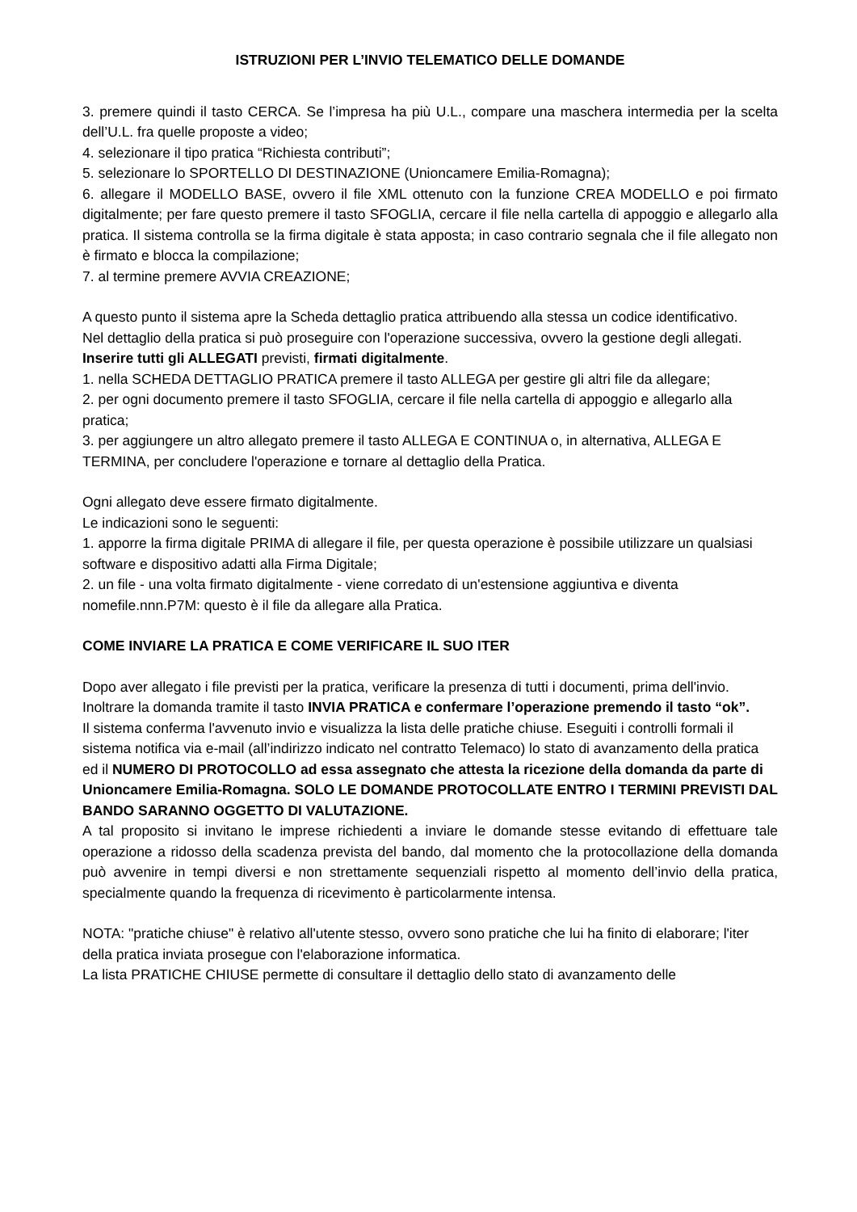ISTRUZIONI PER L’INVIO TELEMATICO DELLE DOMANDE
3. premere quindi il tasto CERCA. Se l’impresa ha più U.L., compare una maschera intermedia per la scelta dell’U.L. fra quelle proposte a video;
4. selezionare il tipo pratica “Richiesta contributi”;
5. selezionare lo SPORTELLO DI DESTINAZIONE (Unioncamere Emilia-Romagna);
6. allegare il MODELLO BASE, ovvero il file XML ottenuto con la funzione CREA MODELLO e poi firmato digitalmente; per fare questo premere il tasto SFOGLIA, cercare il file nella cartella di appoggio e allegarlo alla pratica. Il sistema controlla se la firma digitale è stata apposta; in caso contrario segnala che il file allegato non è firmato e blocca la compilazione;
7. al termine premere AVVIA CREAZIONE;
A questo punto il sistema apre la Scheda dettaglio pratica attribuendo alla stessa un codice identificativo.
Nel dettaglio della pratica si può proseguire con l'operazione successiva, ovvero la gestione degli allegati.
Inserire tutti gli ALLEGATI previsti, firmati digitalmente.
1. nella SCHEDA DETTAGLIO PRATICA premere il tasto ALLEGA per gestire gli altri file da allegare;
2. per ogni documento premere il tasto SFOGLIA, cercare il file nella cartella di appoggio e allegarlo alla pratica;
3. per aggiungere un altro allegato premere il tasto ALLEGA E CONTINUA o, in alternativa, ALLEGA E TERMINA, per concludere l'operazione e tornare al dettaglio della Pratica.
Ogni allegato deve essere firmato digitalmente.
Le indicazioni sono le seguenti:
1. apporre la firma digitale PRIMA di allegare il file, per questa operazione è possibile utilizzare un qualsiasi software e dispositivo adatti alla Firma Digitale;
2. un file - una volta firmato digitalmente - viene corredato di un'estensione aggiuntiva e diventa nomefile.nnn.P7M: questo è il file da allegare alla Pratica.
COME INVIARE LA PRATICA E COME VERIFICARE IL SUO ITER
Dopo aver allegato i file previsti per la pratica, verificare la presenza di tutti i documenti, prima dell'invio.
Inoltrare la domanda tramite il tasto INVIA PRATICA e confermare l’operazione premendo il tasto “ok”.
Il sistema conferma l'avvenuto invio e visualizza la lista delle pratiche chiuse. Eseguiti i controlli formali il sistema notifica via e-mail (all’indirizzo indicato nel contratto Telemaco) lo stato di avanzamento della pratica ed il NUMERO DI PROTOCOLLO ad essa assegnato che attesta la ricezione della domanda da parte di Unioncamere Emilia-Romagna. SOLO LE DOMANDE PROTOCOLLATE ENTRO I TERMINI PREVISTI DAL BANDO SARANNO OGGETTO DI VALUTAZIONE.
A tal proposito si invitano le imprese richiedenti a inviare le domande stesse evitando di effettuare tale operazione a ridosso della scadenza prevista del bando, dal momento che la protocollazione della domanda può avvenire in tempi diversi e non strettamente sequenziali rispetto al momento dell’invio della pratica, specialmente quando la frequenza di ricevimento è particolarmente intensa.
NOTA: "pratiche chiuse" è relativo all'utente stesso, ovvero sono pratiche che lui ha finito di elaborare; l'iter della pratica inviata prosegue con l'elaborazione informatica.
La lista PRATICHE CHIUSE permette di consultare il dettaglio dello stato di avanzamento delle